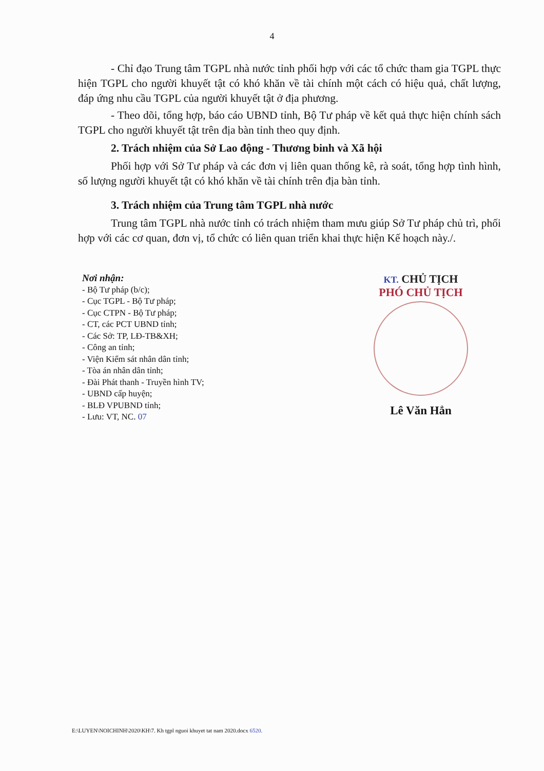4
- Chỉ đạo Trung tâm TGPL nhà nước tỉnh phối hợp với các tổ chức tham gia TGPL thực hiện TGPL cho người khuyết tật có khó khăn về tài chính một cách có hiệu quả, chất lượng, đáp ứng nhu cầu TGPL của người khuyết tật ở địa phương.
- Theo dõi, tổng hợp, báo cáo UBND tỉnh, Bộ Tư pháp về kết quả thực hiện chính sách TGPL cho người khuyết tật trên địa bàn tỉnh theo quy định.
2. Trách nhiệm của Sở Lao động - Thương binh và Xã hội
Phối hợp với Sở Tư pháp và các đơn vị liên quan thống kê, rà soát, tổng hợp tình hình, số lượng người khuyết tật có khó khăn về tài chính trên địa bàn tỉnh.
3. Trách nhiệm của Trung tâm TGPL nhà nước
Trung tâm TGPL nhà nước tỉnh có trách nhiệm tham mưu giúp Sở Tư pháp chủ trì, phối hợp với các cơ quan, đơn vị, tổ chức có liên quan triển khai thực hiện Kế hoạch này./.
Nơi nhận:
- Bộ Tư pháp (b/c);
- Cục TGPL - Bộ Tư pháp;
- Cục CTPN - Bộ Tư pháp;
- CT, các PCT UBND tỉnh;
- Các Sở: TP, LĐ-TB&XH;
- Công an tỉnh;
- Viện Kiểm sát nhân dân tỉnh;
- Tòa án nhân dân tỉnh;
- Đài Phát thanh - Truyền hình TV;
- UBND cấp huyện;
- BLĐ VPUBND tỉnh;
- Lưu: VT, NC. 07
KT. CHỦ TỊCH
PHÓ CHỦ TỊCH
Lê Văn Hẳn
E:\LUYEN\NOICHINH\2020\KH\7. Kh tgpl nguoi khuyet tat nam 2020.docx 6520.